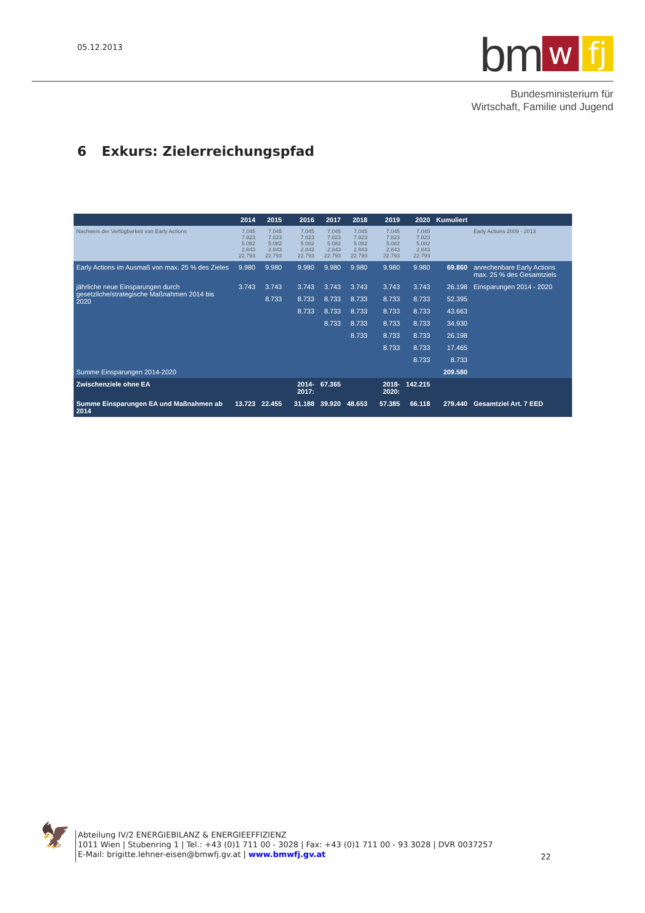05.12.2013
bm w fj
Bundesministerium für
Wirtschaft, Familie und Jugend
6 Exkurs: Zielerreichungspfad
| | 2014 | 2015 | 2016 | 2017 | 2018 | 2019 | 2020 | Kumuliert | |
| --- | --- | --- | --- | --- | --- | --- | --- | --- | --- |
| Nachweis der Verfügbarkeit von Early Actions | 7.045 7.823 5.082 2.843 22.793 | 7.045 7.823 5.082 2.843 22.793 | 7.045 7.823 5.082 2.843 22.793 | 7.045 7.823 5.082 2.843 22.793 | 7.045 7.823 5.082 2.843 22.793 | 7.045 7.823 5.082 2.843 22.793 | 7.045 7.823 5.082 2.843 22.793 | | Early Actions 2009 - 2013 |
| Early Actions im Ausmaß von max. 25 % des Zieles | 9.980 | 9.980 | 9.980 | 9.980 | 9.980 | 9.980 | 9.980 | 69.860 | anrechenbare Early Actions max. 25 % des Gesamtziels |
| jährliche neue Einsparungen durch gesetzliche/strategische Maßnahmen 2014 bis 2020 | 3.743 | 3.743 | 3.743 | 3.743 | 3.743 | 3.743 | 3.743 | 26.198 | Einsparungen 2014 - 2020 |
| | | 8.733 | 8.733 | 8.733 | 8.733 | 8.733 | 8.733 | 52.395 | |
| | | | 8.733 | 8.733 | 8.733 | 8.733 | 8.733 | 43.663 | |
| | | | | 8.733 | 8.733 | 8.733 | 8.733 | 34.930 | |
| | | | | | 8.733 | 8.733 | 8.733 | 26.198 | |
| | | | | | | 8.733 | 8.733 | 17.465 | |
| | | | | | | | 8.733 | 8.733 | |
| Summe Einsparungen 2014-2020 | | | | | | | | 209.580 | |
| Zwischenziele ohne EA | | | 2014-2017: | 67.365 | | 2018-2020: | 142.215 | | |
| Summe Einsparungen EA und Maßnahmen ab 2014 | 13.723 | 22.455 | 31.188 | 39.920 | 48.653 | 57.385 | 66.118 | 279.440 | Gesamtziel Art. 7 EED |
🦅
Abteilung IV/2 ENERGIEBILANZ & ENERGIEEFFIZIENZ
1011 Wien | Stubenring 1 | Tel.: +43 (0)1 711 00 - 3028 | Fax: +43 (0)1 711 00 - 93 3028 | DVR 0037257
E-Mail: brigitte.lehner-eisen@bmwfj.gv.at | www.bmwfj.gv.at
22